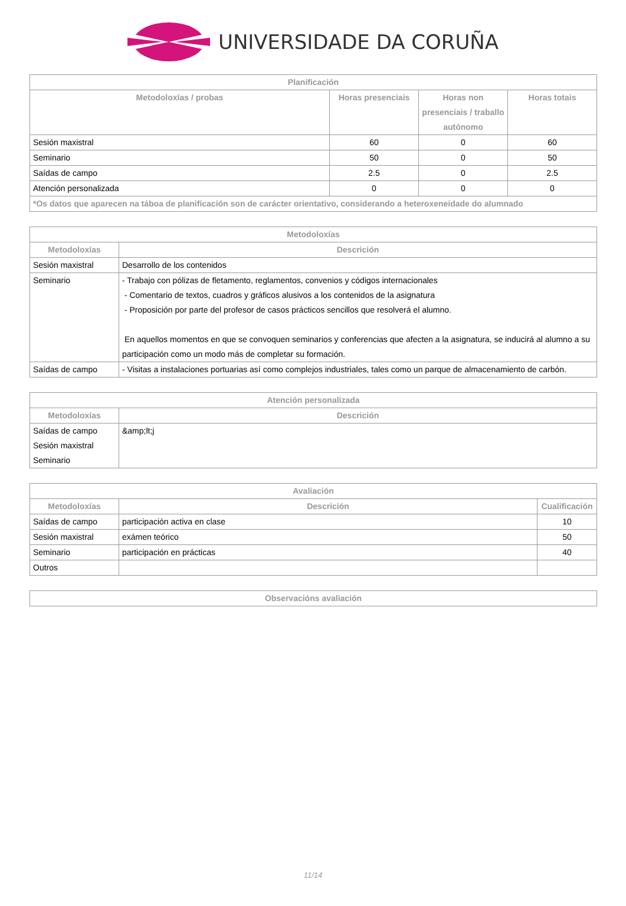UNIVERSIDADE DA CORUÑA
| Planificación | | | |
| --- | --- | --- | --- |
| Metodoloxías / probas | Horas presenciais | Horas non presenciais / traballo autónomo | Horas totais |
| Sesión maxistral | 60 | 0 | 60 |
| Seminario | 50 | 0 | 50 |
| Saídas de campo | 2.5 | 0 | 2.5 |
| Atención personalizada | 0 | 0 | 0 |
| *Os datos que aparecen na táboa de planificación son de carácter orientativo, considerando a heteroxeneidade do alumnado | | | |
| Metodoloxías | |
| --- | --- |
| Metodoloxías | Descrición |
| Sesión maxistral | Desarrollo de los contenidos |
| Seminario | - Trabajo con pólizas de fletamento, reglamentos, convenios y códigos internacionales - Comentario de textos, cuadros y gráficos alusivos a los contenidos de la asignatura - Proposición por parte del profesor de casos prácticos sencillos que resolverá el alumno. En aquellos momentos en que se convoquen seminarios y conferencias que afecten a la asignatura, se inducirá al alumno a su participación como un modo más de completar su formación. |
| Saídas de campo | - Visitas a instalaciones portuarias así como complejos industriales, tales como un parque de almacenamiento de carbón. |
| Atención personalizada | |
| --- | --- |
| Metodoloxías | Descrición |
| Saídas de campo Sesión maxistral Seminario | &amp;lt;j |
| Avaliación | | |
| --- | --- | --- |
| Metodoloxías | Descrición | Cualificación |
| Saídas de campo | participación activa en clase | 10 |
| Sesión maxistral | exámen teórico | 50 |
| Seminario | participación en prácticas | 40 |
| Outros | | |
| Observacións avaliación |
| --- |
11/14